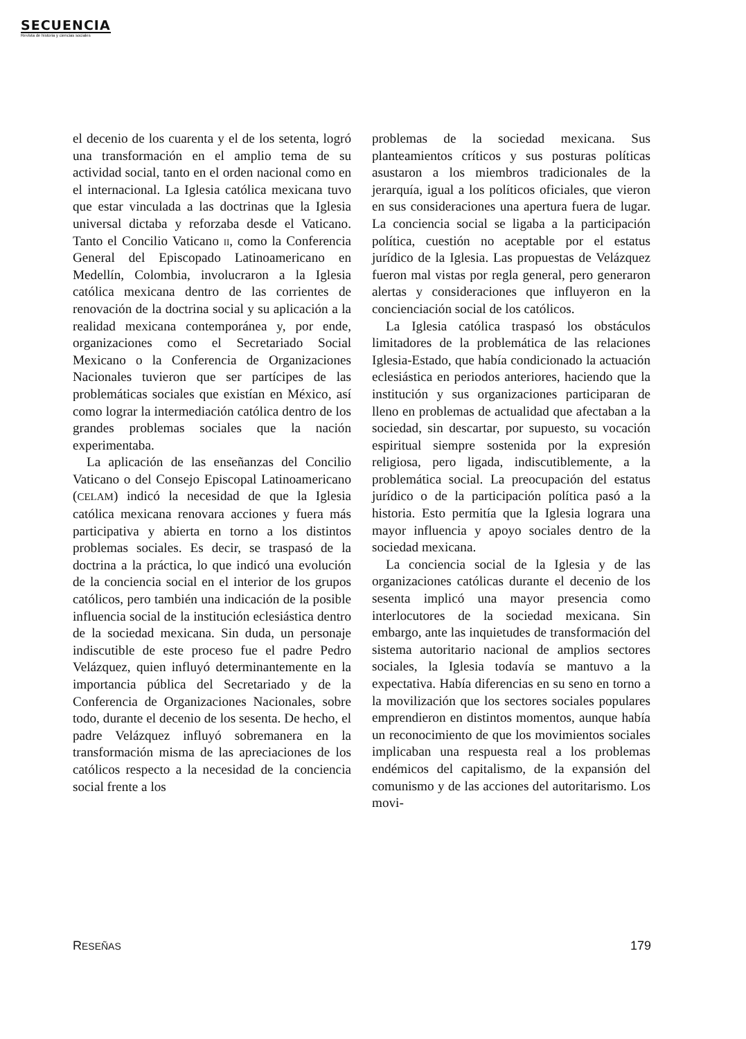SECUENCIA
Revista de historia y ciencias sociales
el decenio de los cuarenta y el de los setenta, logró una transformación en el amplio tema de su actividad social, tanto en el orden nacional como en el internacional. La Iglesia católica mexicana tuvo que estar vinculada a las doctrinas que la Iglesia universal dictaba y reforzaba desde el Vaticano. Tanto el Concilio Vaticano ii, como la Conferencia General del Episcopado Latinoamericano en Medellín, Colombia, involucraron a la Iglesia católica mexicana dentro de las corrientes de renovación de la doctrina social y su aplicación a la realidad mexicana contemporánea y, por ende, organizaciones como el Secretariado Social Mexicano o la Conferencia de Organizaciones Nacionales tuvieron que ser partícipes de las problemáticas sociales que existían en México, así como lograr la intermediación católica dentro de los grandes problemas sociales que la nación experimentaba.
La aplicación de las enseñanzas del Concilio Vaticano o del Consejo Episcopal Latinoamericano (CELAM) indicó la necesidad de que la Iglesia católica mexicana renovara acciones y fuera más participativa y abierta en torno a los distintos problemas sociales. Es decir, se traspasó de la doctrina a la práctica, lo que indicó una evolución de la conciencia social en el interior de los grupos católicos, pero también una indicación de la posible influencia social de la institución eclesiástica dentro de la sociedad mexicana. Sin duda, un personaje indiscutible de este proceso fue el padre Pedro Velázquez, quien influyó determinantemente en la importancia pública del Secretariado y de la Conferencia de Organizaciones Nacionales, sobre todo, durante el decenio de los sesenta. De hecho, el padre Velázquez influyó sobremanera en la transformación misma de las apreciaciones de los católicos respecto a la necesidad de la conciencia social frente a los
problemas de la sociedad mexicana. Sus planteamientos críticos y sus posturas políticas asustaron a los miembros tradicionales de la jerarquía, igual a los políticos oficiales, que vieron en sus consideraciones una apertura fuera de lugar. La conciencia social se ligaba a la participación política, cuestión no aceptable por el estatus jurídico de la Iglesia. Las propuestas de Velázquez fueron mal vistas por regla general, pero generaron alertas y consideraciones que influyeron en la concienciación social de los católicos.
La Iglesia católica traspasó los obstáculos limitadores de la problemática de las relaciones Iglesia-Estado, que había condicionado la actuación eclesiástica en periodos anteriores, haciendo que la institución y sus organizaciones participaran de lleno en problemas de actualidad que afectaban a la sociedad, sin descartar, por supuesto, su vocación espiritual siempre sostenida por la expresión religiosa, pero ligada, indiscutiblemente, a la problemática social. La preocupación del estatus jurídico o de la participación política pasó a la historia. Esto permitía que la Iglesia lograra una mayor influencia y apoyo sociales dentro de la sociedad mexicana.
La conciencia social de la Iglesia y de las organizaciones católicas durante el decenio de los sesenta implicó una mayor presencia como interlocutores de la sociedad mexicana. Sin embargo, ante las inquietudes de transformación del sistema autoritario nacional de amplios sectores sociales, la Iglesia todavía se mantuvo a la expectativa. Había diferencias en su seno en torno a la movilización que los sectores sociales populares emprendieron en distintos momentos, aunque había un reconocimiento de que los movimientos sociales implicaban una respuesta real a los problemas endémicos del capitalismo, de la expansión del comunismo y de las acciones del autoritarismo. Los movi-
RESEÑAS 179